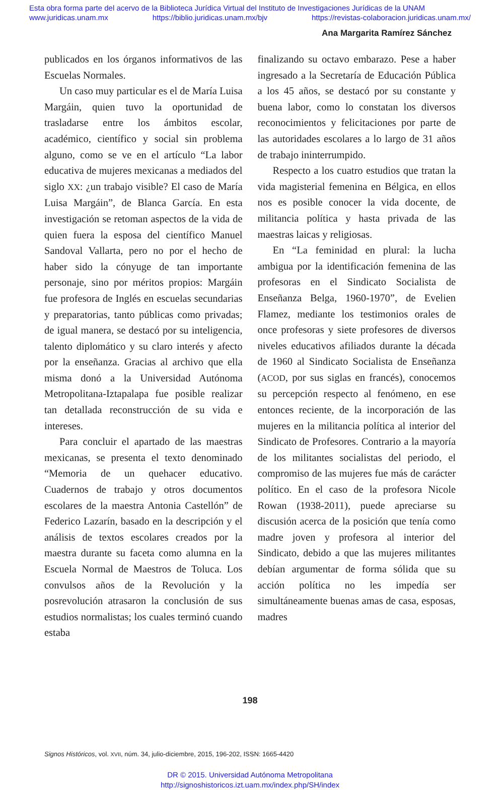Esta obra forma parte del acervo de la Biblioteca Jurídica Virtual del Instituto de Investigaciones Jurídicas de la UNAM
www.juridicas.unam.mx https://biblio.juridicas.unam.mx/bjv https://revistas-colaboracion.juridicas.unam.mx/
Ana Margarita Ramírez Sánchez
publicados en los órganos informativos de las Escuelas Normales.
Un caso muy particular es el de María Luisa Margáin, quien tuvo la oportunidad de trasladarse entre los ámbitos escolar, académico, científico y social sin problema alguno, como se ve en el artículo “La labor educativa de mujeres mexicanas a mediados del siglo XX: ¿un trabajo visible? El caso de María Luisa Margáin”, de Blanca García. En esta investigación se retoman aspectos de la vida de quien fuera la esposa del científico Manuel Sandoval Vallarta, pero no por el hecho de haber sido la cónyuge de tan importante personaje, sino por méritos propios: Margáin fue profesora de Inglés en escuelas secundarias y preparatorias, tanto públicas como privadas; de igual manera, se destacó por su inteligencia, talento diplomático y su claro interés y afecto por la enseñanza. Gracias al archivo que ella misma donó a la Universidad Autónoma Metropolitana-Iztapalapa fue posible realizar tan detallada reconstrucción de su vida e intereses.
Para concluir el apartado de las maestras mexicanas, se presenta el texto denominado “Memoria de un quehacer educativo. Cuadernos de trabajo y otros documentos escolares de la maestra Antonia Castellón” de Federico Lazarín, basado en la descripción y el análisis de textos escolares creados por la maestra durante su faceta como alumna en la Escuela Normal de Maestros de Toluca. Los convulsos años de la Revolución y la posrevolución atrasaron la conclusión de sus estudios normalistas; los cuales terminó cuando estaba
finalizando su octavo embarazo. Pese a haber ingresado a la Secretaría de Educación Pública a los 45 años, se destacó por su constante y buena labor, como lo constatan los diversos reconocimientos y felicitaciones por parte de las autoridades escolares a lo largo de 31 años de trabajo ininterrumpido.
Respecto a los cuatro estudios que tratan la vida magisterial femenina en Bélgica, en ellos nos es posible conocer la vida docente, de militancia política y hasta privada de las maestras laicas y religiosas.
En “La feminidad en plural: la lucha ambigua por la identificación femenina de las profesoras en el Sindicato Socialista de Enseñanza Belga, 1960-1970”, de Evelien Flamez, mediante los testimonios orales de once profesoras y siete profesores de diversos niveles educativos afiliados durante la década de 1960 al Sindicato Socialista de Enseñanza (ACOD, por sus siglas en francés), conocemos su percepción respecto al fenómeno, en ese entonces reciente, de la incorporación de las mujeres en la militancia política al interior del Sindicato de Profesores. Contrario a la mayoría de los militantes socialistas del periodo, el compromiso de las mujeres fue más de carácter político. En el caso de la profesora Nicole Rowan (1938-2011), puede apreciarse su discusión acerca de la posición que tenía como madre joven y profesora al interior del Sindicato, debido a que las mujeres militantes debían argumentar de forma sólida que su acción política no les impedía ser simultáneamente buenas amas de casa, esposas, madres
198
Signos Históricos, vol. XVII, núm. 34, julio-diciembre, 2015, 196-202, ISSN: 1665-4420
DR © 2015. Universidad Autónoma Metropolitana
http://signoshistoricos.izt.uam.mx/index.php/SH/index